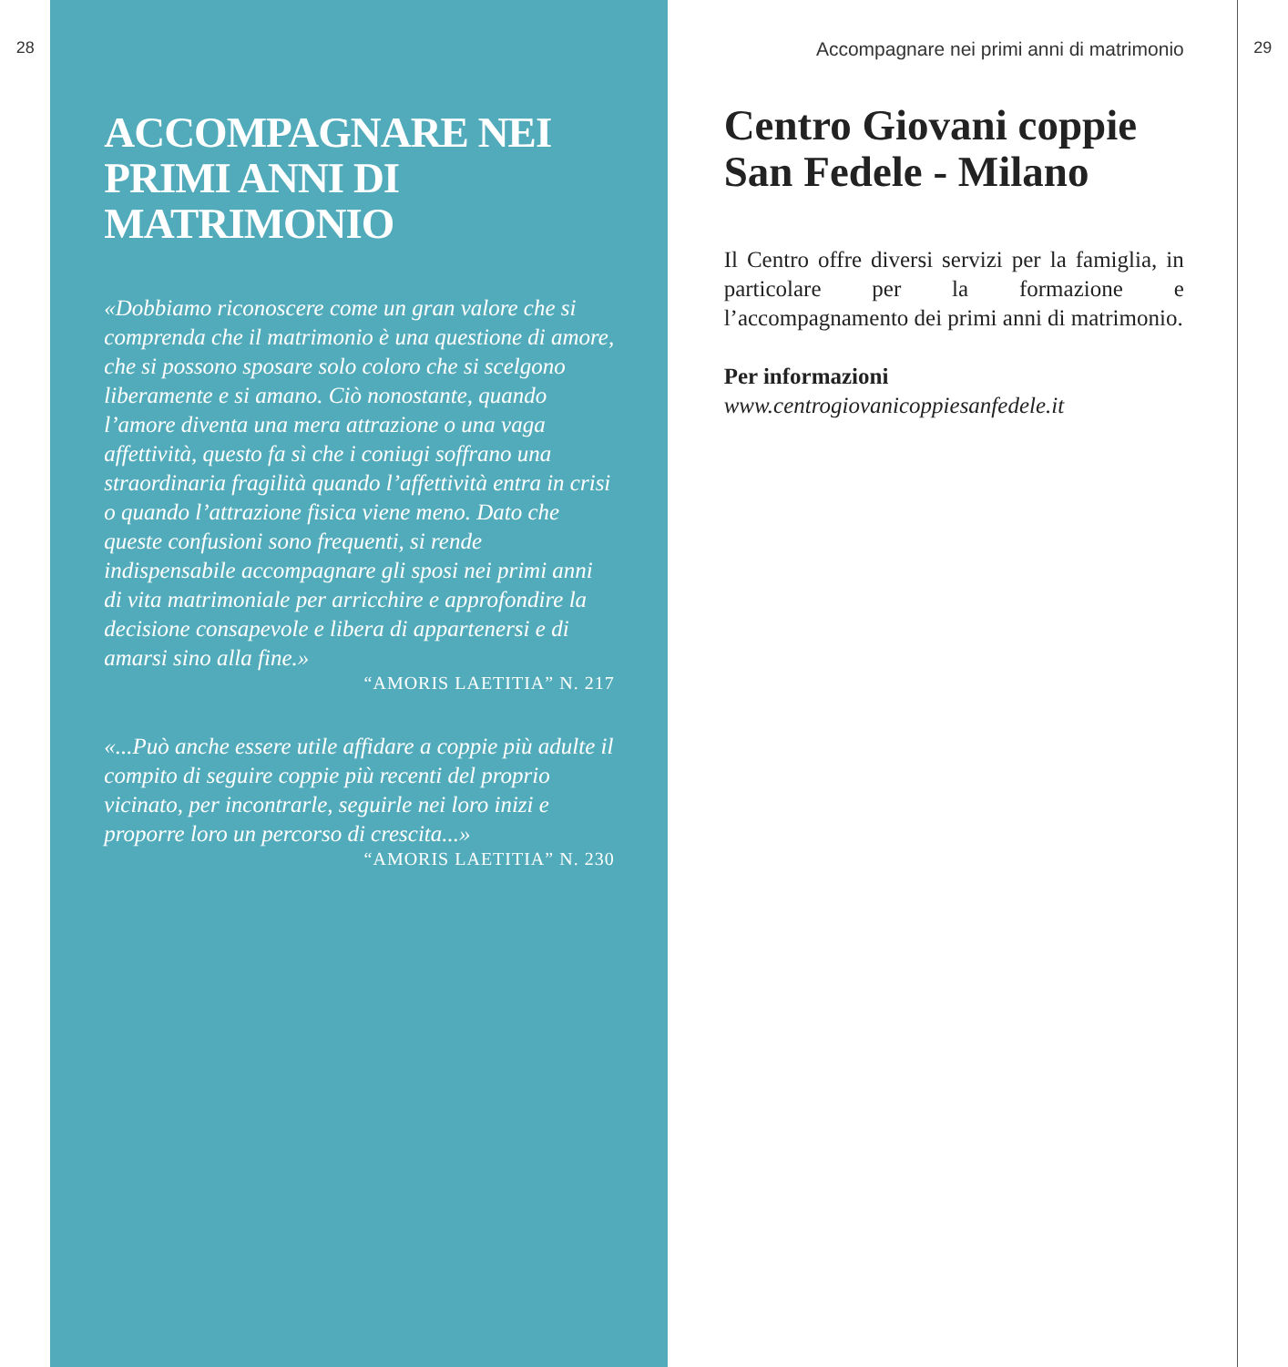28
ACCOMPAGNARE NEI PRIMI ANNI DI MATRIMONIO
«Dobbiamo riconoscere come un gran valore che si comprenda che il matrimonio è una questione di amore, che si possono sposare solo coloro che si scelgono liberamente e si amano. Ciò nonostante, quando l’amore diventa una mera attrazione o una vaga affettività, questo fa sì che i coniugi soffrano una straordinaria fragilità quando l’affettività entra in crisi o quando l’attrazione fisica viene meno. Dato che queste confusioni sono frequenti, si rende indispensabile accompagnare gli sposi nei primi anni di vita matrimoniale per arricchire e approfondire la decisione consapevole e libera di appartenersi e di amarsi sino alla fine.»
“AMORIS LAETITIA” N. 217
«...Può anche essere utile affidare a coppie più adulte il compito di seguire coppie più recenti del proprio vicinato, per incontrarle, seguirle nei loro inizi e proporre loro un percorso di crescita...»
“AMORIS LAETITIA” N. 230
Accompagnare nei primi anni di matrimonio
Centro Giovani coppie San Fedele - Milano
Il Centro offre diversi servizi per la famiglia, in particolare per la formazione e l’accompagnamento dei primi anni di matrimonio.
Per informazioni
www.centrogiovanicoppiesanfedele.it
29